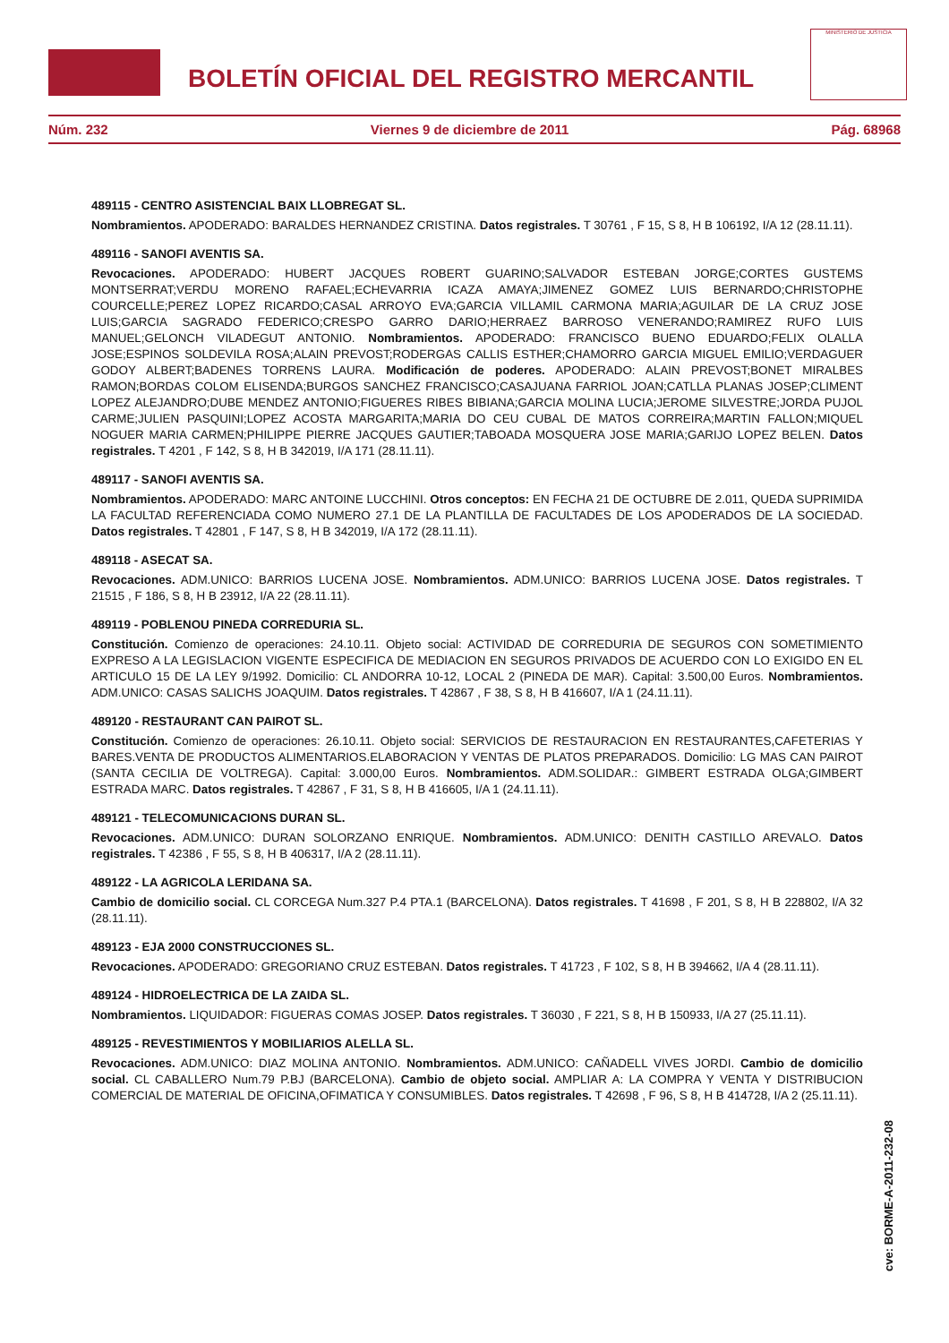BOLETÍN OFICIAL DEL REGISTRO MERCANTIL
MINISTERIO DE JUSTICIA
Núm. 232 Viernes 9 de diciembre de 2011 Pág. 68968
489115 - CENTRO ASISTENCIAL BAIX LLOBREGAT SL.
Nombramientos. APODERADO: BARALDES HERNANDEZ CRISTINA. Datos registrales. T 30761 , F 15, S 8, H B 106192, I/A 12 (28.11.11).
489116 - SANOFI AVENTIS SA.
Revocaciones. APODERADO: HUBERT JACQUES ROBERT GUARINO;SALVADOR ESTEBAN JORGE;CORTES GUSTEMS MONTSERRAT;VERDU MORENO RAFAEL;ECHEVARRIA ICAZA AMAYA;JIMENEZ GOMEZ LUIS BERNARDO;CHRISTOPHE COURCELLE;PEREZ LOPEZ RICARDO;CASAL ARROYO EVA;GARCIA VILLAMIL CARMONA MARIA;AGUILAR DE LA CRUZ JOSE LUIS;GARCIA SAGRADO FEDERICO;CRESPO GARRO DARIO;HERRAEZ BARROSO VENERANDO;RAMIREZ RUFO LUIS MANUEL;GELONCH VILADEGUT ANTONIO. Nombramientos. APODERADO: FRANCISCO BUENO EDUARDO;FELIX OLALLA JOSE;ESPINOS SOLDEVILA ROSA;ALAIN PREVOST;RODERGAS CALLIS ESTHER;CHAMORRO GARCIA MIGUEL EMILIO;VERDAGUER GODOY ALBERT;BADENES TORRENS LAURA. Modificación de poderes. APODERADO: ALAIN PREVOST;BONET MIRALBES RAMON;BORDAS COLOM ELISENDA;BURGOS SANCHEZ FRANCISCO;CASAJUANA FARRIOL JOAN;CATLLA PLANAS JOSEP;CLIMENT LOPEZ ALEJANDRO;DUBE MENDEZ ANTONIO;FIGUERES RIBES BIBIANA;GARCIA MOLINA LUCIA;JEROME SILVESTRE;JORDA PUJOL CARME;JULIEN PASQUINI;LOPEZ ACOSTA MARGARITA;MARIA DO CEU CUBAL DE MATOS CORREIRA;MARTIN FALLON;MIQUEL NOGUER MARIA CARMEN;PHILIPPE PIERRE JACQUES GAUTIER;TABOADA MOSQUERA JOSE MARIA;GARIJO LOPEZ BELEN. Datos registrales. T 4201 , F 142, S 8, H B 342019, I/A 171 (28.11.11).
489117 - SANOFI AVENTIS SA.
Nombramientos. APODERADO: MARC ANTOINE LUCCHINI. Otros conceptos: EN FECHA 21 DE OCTUBRE DE 2.011, QUEDA SUPRIMIDA LA FACULTAD REFERENCIADA COMO NUMERO 27.1 DE LA PLANTILLA DE FACULTADES DE LOS APODERADOS DE LA SOCIEDAD. Datos registrales. T 42801 , F 147, S 8, H B 342019, I/A 172 (28.11.11).
489118 - ASECAT SA.
Revocaciones. ADM.UNICO: BARRIOS LUCENA JOSE. Nombramientos. ADM.UNICO: BARRIOS LUCENA JOSE. Datos registrales. T 21515 , F 186, S 8, H B 23912, I/A 22 (28.11.11).
489119 - POBLENOU PINEDA CORREDURIA SL.
Constitución. Comienzo de operaciones: 24.10.11. Objeto social: ACTIVIDAD DE CORREDURIA DE SEGUROS CON SOMETIMIENTO EXPRESO A LA LEGISLACION VIGENTE ESPECIFICA DE MEDIACION EN SEGUROS PRIVADOS DE ACUERDO CON LO EXIGIDO EN EL ARTICULO 15 DE LA LEY 9/1992. Domicilio: CL ANDORRA 10-12, LOCAL 2 (PINEDA DE MAR). Capital: 3.500,00 Euros. Nombramientos. ADM.UNICO: CASAS SALICHS JOAQUIM. Datos registrales. T 42867 , F 38, S 8, H B 416607, I/A 1 (24.11.11).
489120 - RESTAURANT CAN PAIROT SL.
Constitución. Comienzo de operaciones: 26.10.11. Objeto social: SERVICIOS DE RESTAURACION EN RESTAURANTES,CAFETERIAS Y BARES.VENTA DE PRODUCTOS ALIMENTARIOS.ELABORACION Y VENTAS DE PLATOS PREPARADOS. Domicilio: LG MAS CAN PAIROT (SANTA CECILIA DE VOLTREGA). Capital: 3.000,00 Euros. Nombramientos. ADM.SOLIDAR.: GIMBERT ESTRADA OLGA;GIMBERT ESTRADA MARC. Datos registrales. T 42867 , F 31, S 8, H B 416605, I/A 1 (24.11.11).
489121 - TELECOMUNICACIONS DURAN SL.
Revocaciones. ADM.UNICO: DURAN SOLORZANO ENRIQUE. Nombramientos. ADM.UNICO: DENITH CASTILLO AREVALO. Datos registrales. T 42386 , F 55, S 8, H B 406317, I/A 2 (28.11.11).
489122 - LA AGRICOLA LERIDANA SA.
Cambio de domicilio social. CL CORCEGA Num.327 P.4 PTA.1 (BARCELONA). Datos registrales. T 41698 , F 201, S 8, H B 228802, I/A 32 (28.11.11).
489123 - EJA 2000 CONSTRUCCIONES SL.
Revocaciones. APODERADO: GREGORIANO CRUZ ESTEBAN. Datos registrales. T 41723 , F 102, S 8, H B 394662, I/A 4 (28.11.11).
489124 - HIDROELECTRICA DE LA ZAIDA SL.
Nombramientos. LIQUIDADOR: FIGUERAS COMAS JOSEP. Datos registrales. T 36030 , F 221, S 8, H B 150933, I/A 27 (25.11.11).
489125 - REVESTIMIENTOS Y MOBILIARIOS ALELLA SL.
Revocaciones. ADM.UNICO: DIAZ MOLINA ANTONIO. Nombramientos. ADM.UNICO: CAÑADELL VIVES JORDI. Cambio de domicilio social. CL CABALLERO Num.79 P.BJ (BARCELONA). Cambio de objeto social. AMPLIAR A: LA COMPRA Y VENTA Y DISTRIBUCION COMERCIAL DE MATERIAL DE OFICINA,OFIMATICA Y CONSUMIBLES. Datos registrales. T 42698 , F 96, S 8, H B 414728, I/A 2 (25.11.11).
cve: BORME-A-2011-232-08